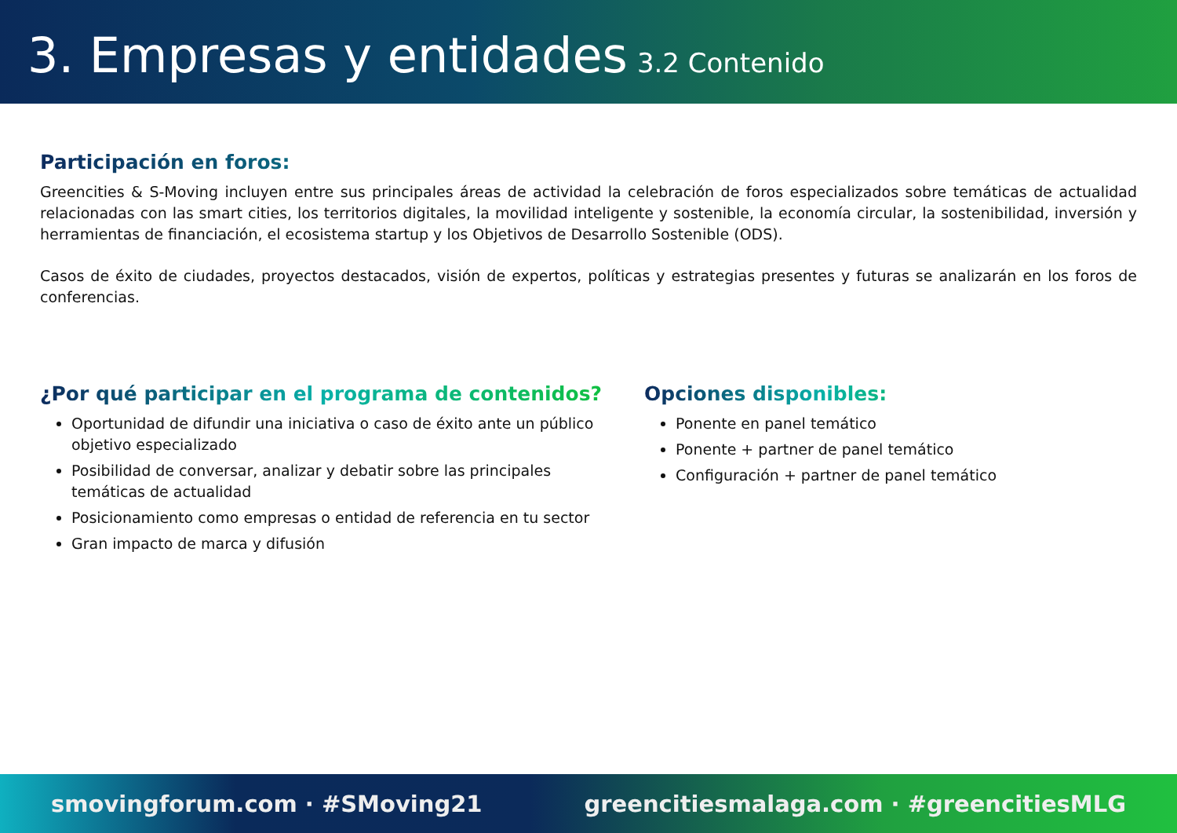3. Empresas y entidades 3.2 Contenido
Participación en foros:
Greencities & S-Moving incluyen entre sus principales áreas de actividad la celebración de foros especializados sobre temáticas de actualidad relacionadas con las smart cities, los territorios digitales, la movilidad inteligente y sostenible, la economía circular, la sostenibilidad, inversión y herramientas de financiación, el ecosistema startup y los Objetivos de Desarrollo Sostenible (ODS).
Casos de éxito de ciudades, proyectos destacados, visión de expertos, políticas y estrategias presentes y futuras se analizarán en los foros de conferencias.
¿Por qué participar en el programa de contenidos?
Oportunidad de difundir una iniciativa o caso de éxito ante un público objetivo especializado
Posibilidad de conversar, analizar y debatir sobre las principales temáticas de actualidad
Posicionamiento como empresas o entidad de referencia en tu sector
Gran impacto de marca y difusión
Opciones disponibles:
Ponente en panel temático
Ponente + partner de panel temático
Configuración + partner de panel temático
smovingforum.com · #SMoving21 greencitiesmalaga.com · #greencitiesMLG